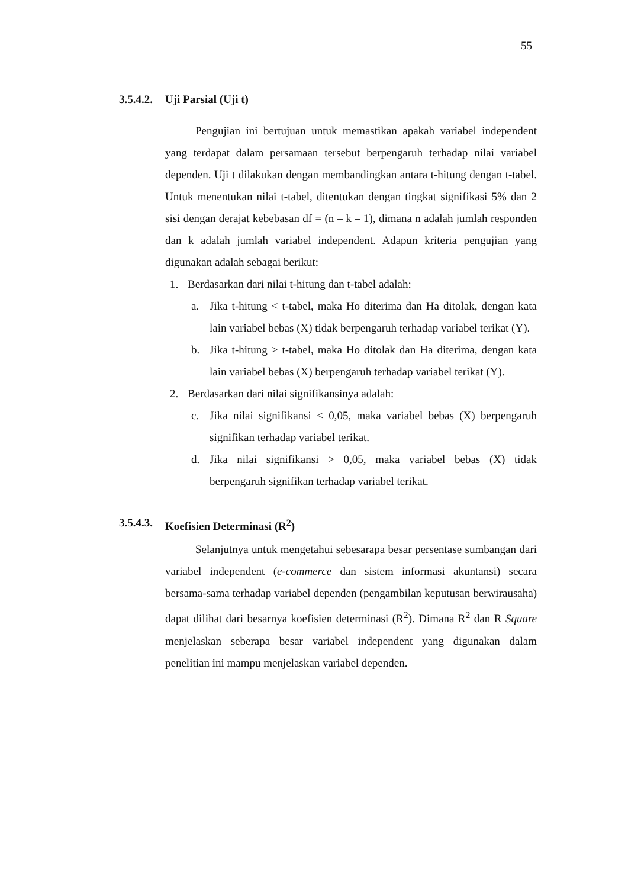55
3.5.4.2. Uji Parsial (Uji t)
Pengujian ini bertujuan untuk memastikan apakah variabel independent yang terdapat dalam persamaan tersebut berpengaruh terhadap nilai variabel dependen. Uji t dilakukan dengan membandingkan antara t-hitung dengan t-tabel. Untuk menentukan nilai t-tabel, ditentukan dengan tingkat signifikasi 5% dan 2 sisi dengan derajat kebebasan df = (n – k – 1), dimana n adalah jumlah responden dan k adalah jumlah variabel independent. Adapun kriteria pengujian yang digunakan adalah sebagai berikut:
1. Berdasarkan dari nilai t-hitung dan t-tabel adalah:
a. Jika t-hitung < t-tabel, maka Ho diterima dan Ha ditolak, dengan kata lain variabel bebas (X) tidak berpengaruh terhadap variabel terikat (Y).
b. Jika t-hitung > t-tabel, maka Ho ditolak dan Ha diterima, dengan kata lain variabel bebas (X) berpengaruh terhadap variabel terikat (Y).
2. Berdasarkan dari nilai signifikansinya adalah:
c. Jika nilai signifikansi < 0,05, maka variabel bebas (X) berpengaruh signifikan terhadap variabel terikat.
d. Jika nilai signifikansi > 0,05, maka variabel bebas (X) tidak berpengaruh signifikan terhadap variabel terikat.
3.5.4.3. Koefisien Determinasi (R<sup>2</sup>)
Selanjutnya untuk mengetahui sebesarapa besar persentase sumbangan dari variabel independent (e-commerce dan sistem informasi akuntansi) secara bersama-sama terhadap variabel dependen (pengambilan keputusan berwirausaha) dapat dilihat dari besarnya koefisien determinasi (R<sup>2</sup>). Dimana R<sup>2</sup> dan R Square menjelaskan seberapa besar variabel independent yang digunakan dalam penelitian ini mampu menjelaskan variabel dependen.